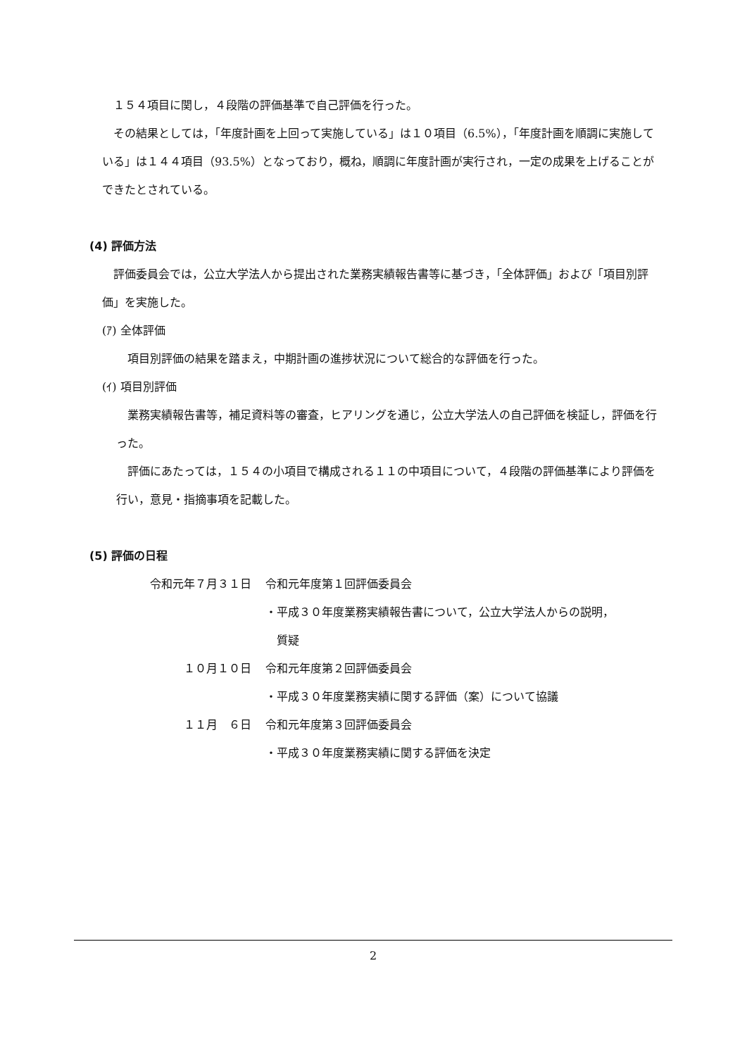１５４項目に関し，４段階の評価基準で自己評価を行った。
その結果としては，「年度計画を上回って実施している」は１０項目（6.5%），「年度計画を順調に実施している」は１４４項目（93.5%）となっており，概ね，順調に年度計画が実行され，一定の成果を上げることができたとされている。
(4) 評価方法
評価委員会では，公立大学法人から提出された業務実績報告書等に基づき，「全体評価」および「項目別評価」を実施した。
(ｱ) 全体評価
項目別評価の結果を踏まえ，中期計画の進捗状況について総合的な評価を行った。
(ｲ) 項目別評価
業務実績報告書等，補足資料等の審査，ヒアリングを通じ，公立大学法人の自己評価を検証し，評価を行った。
評価にあたっては，１５４の小項目で構成される１１の中項目について，４段階の評価基準により評価を行い，意見・指摘事項を記載した。
(5) 評価の日程
| 令和元年７月３１日 | 令和元年度第１回評価委員会 |
| | ・平成３０年度業務実績報告書について，公立大学法人からの説明， 質疑 |
| １０月１０日 | 令和元年度第２回評価委員会 |
| | ・平成３０年度業務実績に関する評価（案）について協議 |
| １１月 ６日 | 令和元年度第３回評価委員会 |
| | ・平成３０年度業務実績に関する評価を決定 |
2